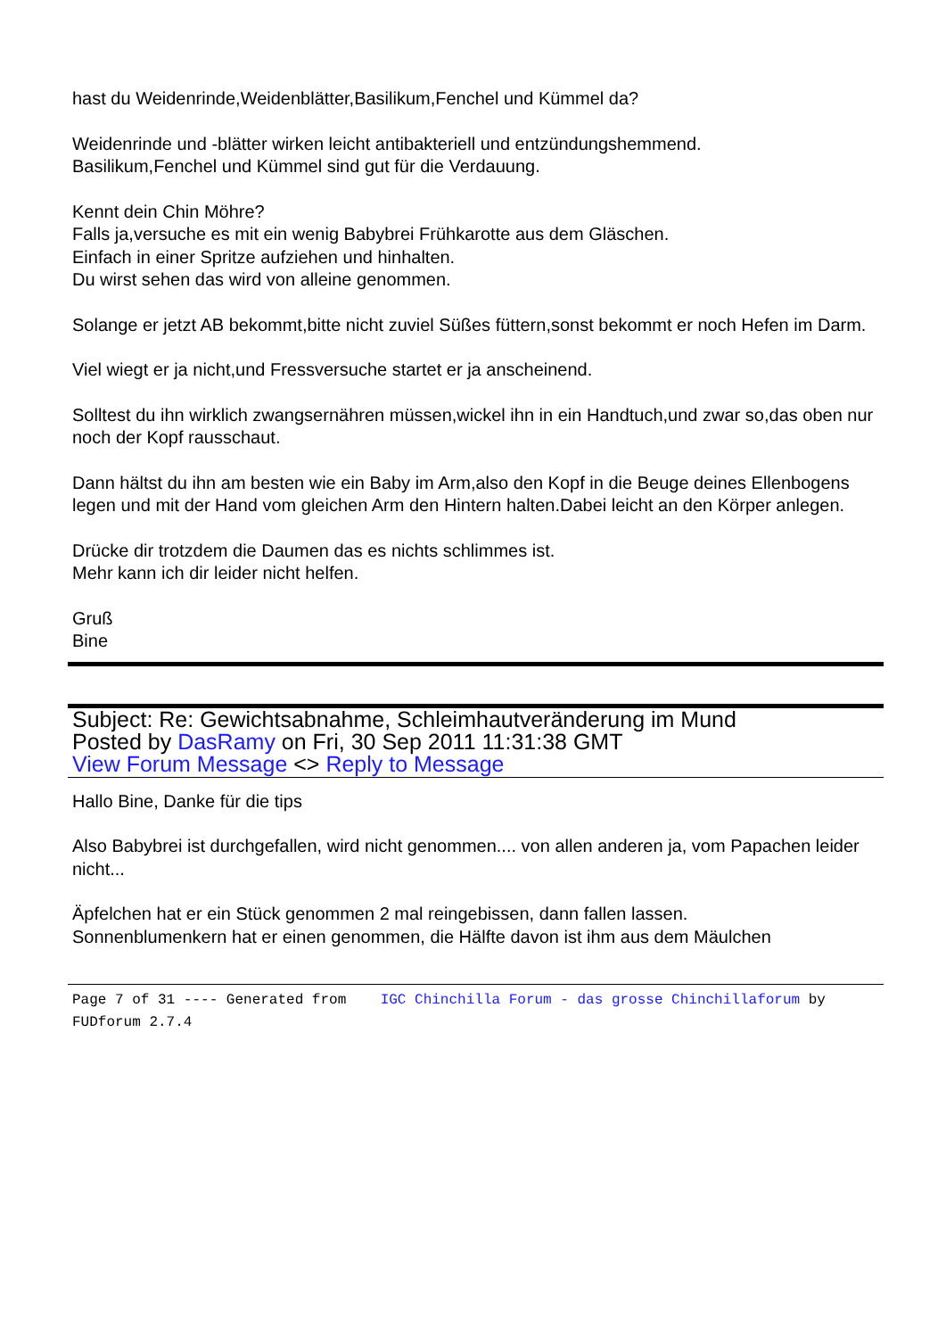hast du Weidenrinde,Weidenblätter,Basilikum,Fenchel und Kümmel da?
Weidenrinde und -blätter wirken leicht antibakteriell und entzündungshemmend.
Basilikum,Fenchel und Kümmel sind gut für die Verdauung.
Kennt dein Chin Möhre?
Falls ja,versuche es mit ein wenig Babybrei Frühkarotte aus dem Gläschen.
Einfach in einer Spritze aufziehen und hinhalten.
Du wirst sehen das wird von alleine genommen.
Solange er jetzt AB bekommt,bitte nicht zuviel Süßes füttern,sonst bekommt er noch Hefen im Darm.
Viel wiegt er ja nicht,und Fressversuche startet er ja anscheinend.
Solltest du ihn wirklich zwangsernähren müssen,wickel ihn in ein Handtuch,und zwar so,das oben nur noch der Kopf rausschaut.
Dann hältst du ihn am besten wie ein Baby im Arm,also den Kopf in die Beuge deines Ellenbogens legen und mit der Hand vom gleichen Arm den Hintern halten.Dabei leicht an den Körper anlegen.
Drücke dir trotzdem die Daumen das es nichts schlimmes ist.
Mehr kann ich dir leider nicht helfen.
Gruß
Bine
Subject: Re: Gewichtsabnahme, Schleimhautveränderung im Mund
Posted by DasRamy on Fri, 30 Sep 2011 11:31:38 GMT
View Forum Message <> Reply to Message
Hallo Bine, Danke für die tips
Also Babybrei ist durchgefallen, wird nicht genommen.... von allen anderen ja, vom Papachen leider nicht...
Äpfelchen hat er ein Stück genommen 2 mal reingebissen, dann fallen lassen.
Sonnenblumenkern hat er einen genommen, die Hälfte davon ist ihm aus dem Mäulchen
Page 7 of 31 ---- Generated from IGC Chinchilla Forum - das grosse Chinchillaforum by FUDforum 2.7.4